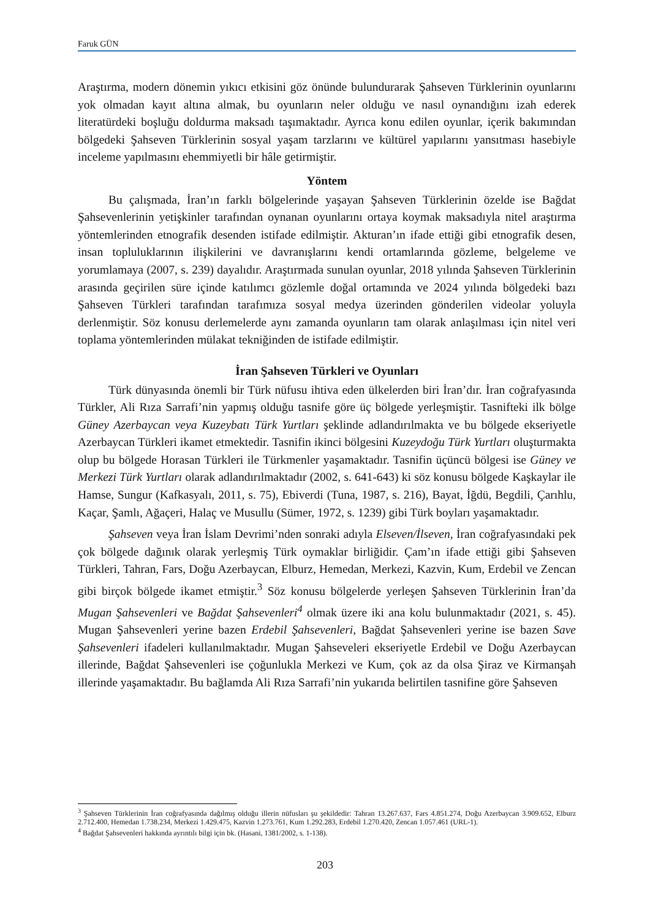Faruk GÜN
Araştırma, modern dönemin yıkıcı etkisini göz önünde bulundurarak Şahseven Türklerinin oyunlarını yok olmadan kayıt altına almak, bu oyunların neler olduğu ve nasıl oynandığını izah ederek literatürdeki boşluğu doldurma maksadı taşımaktadır. Ayrıca konu edilen oyunlar, içerik bakımından bölgedeki Şahseven Türklerinin sosyal yaşam tarzlarını ve kültürel yapılarını yansıtması hasebiyle inceleme yapılmasını ehemmiyetli bir hâle getirmiştir.
Yöntem
Bu çalışmada, İran’ın farklı bölgelerinde yaşayan Şahseven Türklerinin özelde ise Bağdat Şahsevenlerinin yetişkinler tarafından oynanan oyunlarını ortaya koymak maksadıyla nitel araştırma yöntemlerinden etnografik desenden istifade edilmiştir. Akturan’ın ifade ettiği gibi etnografik desen, insan topluluklarının ilişkilerini ve davranışlarını kendi ortamlarında gözleme, belgeleme ve yorumlamaya (2007, s. 239) dayalıdır. Araştırmada sunulan oyunlar, 2018 yılında Şahseven Türklerinin arasında geçirilen süre içinde katılımcı gözlemle doğal ortamında ve 2024 yılında bölgedeki bazı Şahseven Türkleri tarafından tarafımıza sosyal medya üzerinden gönderilen videolar yoluyla derlenmiştir. Söz konusu derlemelerde aynı zamanda oyunların tam olarak anlaşılması için nitel veri toplama yöntemlerinden mülakat tekniğinden de istifade edilmiştir.
İran Şahseven Türkleri ve Oyunları
Türk dünyasında önemli bir Türk nüfusu ihtiva eden ülkelerden biri İran’dır. İran coğrafyasında Türkler, Ali Rıza Sarrafi’nin yapmış olduğu tasnife göre üç bölgede yerleşmiştir. Tasnifteki ilk bölge Güney Azerbaycan veya Kuzeybatı Türk Yurtları şeklinde adlandırılmakta ve bu bölgede ekseriyetle Azerbaycan Türkleri ikamet etmektedir. Tasnifin ikinci bölgesini Kuzeydoğu Türk Yurtları oluşturmakta olup bu bölgede Horasan Türkleri ile Türkmenler yaşamaktadır. Tasnifin üçüncü bölgesi ise Güney ve Merkezi Türk Yurtları olarak adlandırılmaktadır (2002, s. 641-643) ki söz konusu bölgede Kaşkaylar ile Hamse, Sungur (Kafkasyalı, 2011, s. 75), Ebiverdi (Tuna, 1987, s. 216), Bayat, İğdü, Begdili, Çarıhlu, Kaçar, Şamlı, Ağaçeri, Halaç ve Musullu (Sümer, 1972, s. 1239) gibi Türk boyları yaşamaktadır.
Şahseven veya İran İslam Devrimi’nden sonraki adıyla Elseven/İlseven, İran coğrafyasındaki pek çok bölgede dağınık olarak yerleşmiş Türk oymaklar birliğidir. Çam’ın ifade ettiği gibi Şahseven Türkleri, Tahran, Fars, Doğu Azerbaycan, Elburz, Hemedan, Merkezi, Kazvin, Kum, Erdebil ve Zencan gibi birçok bölgede ikamet etmiştir.<sup>3</sup> Söz konusu bölgelerde yerleşen Şahseven Türklerinin İran’da Mugan Şahsevenleri ve Bağdat Şahsevenleri<sup>4</sup> olmak üzere iki ana kolu bulunmaktadır (2021, s. 45). Mugan Şahsevenleri yerine bazen Erdebil Şahsevenleri, Bağdat Şahsevenleri yerine ise bazen Save Şahsevenleri ifadeleri kullanılmaktadır. Mugan Şahseveleri ekseriyetle Erdebil ve Doğu Azerbaycan illerinde, Bağdat Şahsevenleri ise çoğunlukla Merkezi ve Kum, çok az da olsa Şiraz ve Kirmanşah illerinde yaşamaktadır. Bu bağlamda Ali Rıza Sarrafi’nin yukarıda belirtilen tasnifine göre Şahseven
<sup>3</sup> Şahseven Türklerinin İran coğrafyasında dağılmış olduğu illerin nüfusları şu şekildedir: Tahran 13.267.637, Fars 4.851.274, Doğu Azerbaycan 3.909.652, Elburz 2.712.400, Hemedan 1.738.234, Merkezi 1.429.475, Kazvin 1.273.761, Kum 1.292.283, Erdebil 1.270.420, Zencan 1.057.461 (URL-1).
<sup>4</sup> Bağdat Şahsevenleri hakkında ayrıntılı bilgi için bk. (Hasani, 1381/2002, s. 1-138).
203